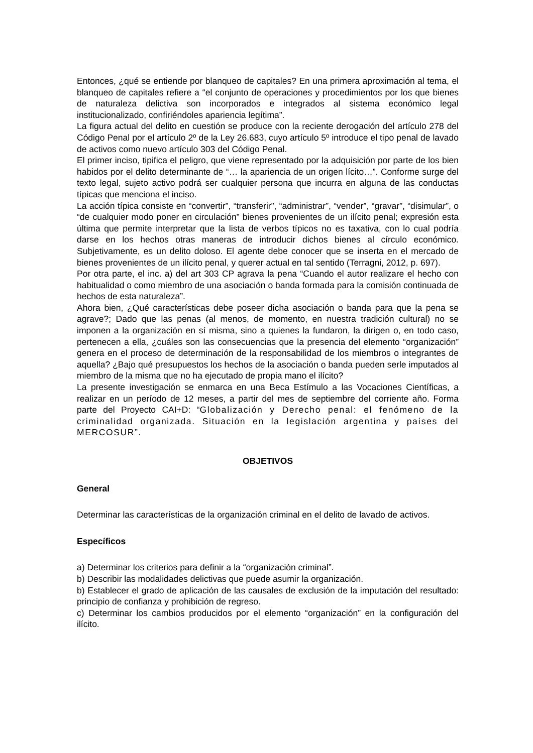Entonces, ¿qué se entiende por blanqueo de capitales? En una primera aproximación al tema, el blanqueo de capitales refiere a “el conjunto de operaciones y procedimientos por los que bienes de naturaleza delictiva son incorporados e integrados al sistema económico legal institucionalizado, confiriéndoles apariencia legítima”.
La figura actual del delito en cuestión se produce con la reciente derogación del artículo 278 del Código Penal por el artículo 2º de la Ley 26.683, cuyo artículo 5º introduce el tipo penal de lavado de activos como nuevo artículo 303 del Código Penal.
El primer inciso, tipifica el peligro, que viene representado por la adquisición por parte de los bien habidos por el delito determinante de “… la apariencia de un origen lícito…”. Conforme surge del texto legal, sujeto activo podrá ser cualquier persona que incurra en alguna de las conductas típicas que menciona el inciso.
La acción típica consiste en “convertir”, “transferir”, “administrar”, “vender”, “gravar”, “disimular”, o “de cualquier modo poner en circulación” bienes provenientes de un ilícito penal; expresión esta última que permite interpretar que la lista de verbos típicos no es taxativa, con lo cual podría darse en los hechos otras maneras de introducir dichos bienes al círculo económico. Subjetivamente, es un delito doloso. El agente debe conocer que se inserta en el mercado de bienes provenientes de un ilícito penal, y querer actual en tal sentido (Terragni, 2012, p. 697).
Por otra parte, el inc. a) del art 303 CP agrava la pena “Cuando el autor realizare el hecho con habitualidad o como miembro de una asociación o banda formada para la comisión continuada de hechos de esta naturaleza”.
Ahora bien, ¿Qué características debe poseer dicha asociación o banda para que la pena se agrave?; Dado que las penas (al menos, de momento, en nuestra tradición cultural) no se imponen a la organización en sí misma, sino a quienes la fundaron, la dirigen o, en todo caso, pertenecen a ella, ¿cuáles son las consecuencias que la presencia del elemento “organización” genera en el proceso de determinación de la responsabilidad de los miembros o integrantes de aquella? ¿Bajo qué presupuestos los hechos de la asociación o banda pueden serle imputados al miembro de la misma que no ha ejecutado de propia mano el ilícito?
La presente investigación se enmarca en una Beca Estímulo a las Vocaciones Científicas, a realizar en un período de 12 meses, a partir del mes de septiembre del corriente año. Forma parte del Proyecto CAI+D: “Globalización y Derecho penal: el fenómeno de la criminalidad organizada. Situación en la legislación argentina y países del MERCOSUR”.
OBJETIVOS
General
Determinar las características de la organización criminal en el delito de lavado de activos.
Específicos
a) Determinar los criterios para definir a la “organización criminal”.
b) Describir las modalidades delictivas que puede asumir la organización.
b) Establecer el grado de aplicación de las causales de exclusión de la imputación del resultado: principio de confianza y prohibición de regreso.
c) Determinar los cambios producidos por el elemento “organización” en la configuración del ilícito.